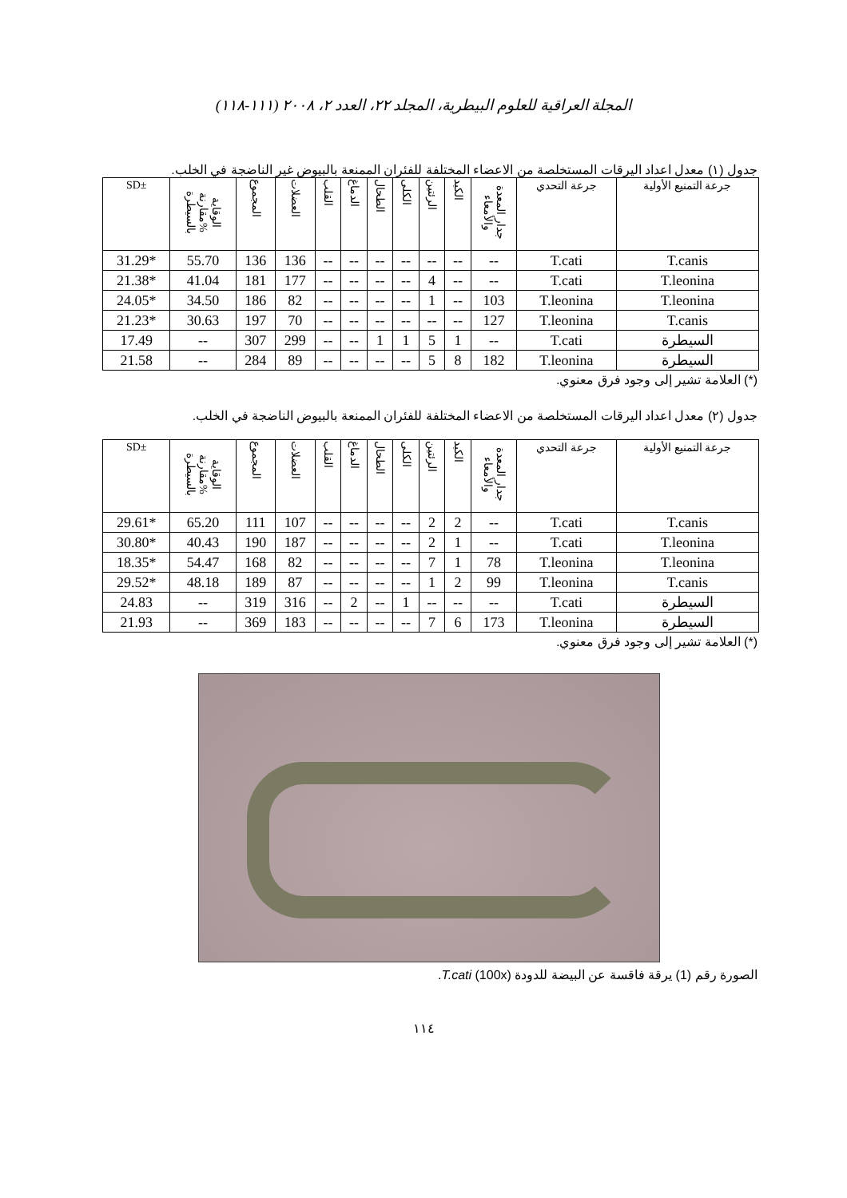المجلة العراقية للعلوم البيطرية، المجلد ٢٢، العدد ٢، ٢٠٠٨ (١١١-١١٨)
جدول (١) معدل اعداد اليرقات المستخلصة من الاعضاء المختلفة للفئران الممنعة بالبيوض غير الناضجة في الخلب.
| SD± | الوقاية %مقارنة بالسيطرة | المجموع | العضلات | القلب | الدماغ | الطحال | الكلى | الرئتين | الكبد | جدار المعدة والأمعاء | جرعة التحدي | جرعة التمنيع الأولية |
| --- | --- | --- | --- | --- | --- | --- | --- | --- | --- | --- | --- | --- |
| 31.29* | 55.70 | 136 | 136 | -- | -- | -- | -- | -- | -- | -- | T.cati | T.canis |
| 21.38* | 41.04 | 181 | 177 | -- | -- | -- | -- | 4 | -- | -- | T.cati | T.leonina |
| 24.05* | 34.50 | 186 | 82 | -- | -- | -- | -- | 1 | -- | 103 | T.leonina | T.leonina |
| 21.23* | 30.63 | 197 | 70 | -- | -- | -- | -- | -- | -- | 127 | T.leonina | T.canis |
| 17.49 | -- | 307 | 299 | -- | -- | 1 | 1 | 5 | 1 | -- | T.cati | السيطرة |
| 21.58 | -- | 284 | 89 | -- | -- | -- | -- | 5 | 8 | 182 | T.leonina | السيطرة |
(*) العلامة تشير إلى وجود فرق معنوي.
جدول (٢) معدل اعداد اليرقات المستخلصة من الاعضاء المختلفة للفئران الممنعة بالبيوض الناضجة في الخلب.
| SD± | الوقاية %مقارنة بالسيطرة | المجموع | العضلات | القلب | الدماغ | الطحال | الكلى | الرئتين | الكبد | جدار المعدة والأمعاء | جرعة التحدي | جرعة التمنيع الأولية |
| --- | --- | --- | --- | --- | --- | --- | --- | --- | --- | --- | --- | --- |
| 29.61* | 65.20 | 111 | 107 | -- | -- | -- | -- | 2 | 2 | -- | T.cati | T.canis |
| 30.80* | 40.43 | 190 | 187 | -- | -- | -- | -- | 2 | 1 | -- | T.cati | T.leonina |
| 18.35* | 54.47 | 168 | 82 | -- | -- | -- | -- | 7 | 1 | 78 | T.leonina | T.leonina |
| 29.52* | 48.18 | 189 | 87 | -- | -- | -- | -- | 1 | 2 | 99 | T.leonina | T.canis |
| 24.83 | -- | 319 | 316 | -- | 2 | -- | 1 | -- | -- | -- | T.cati | السيطرة |
| 21.93 | -- | 369 | 183 | -- | -- | -- | -- | 7 | 6 | 173 | T.leonina | السيطرة |
(*) العلامة تشير إلى وجود فرق معنوي.
الصورة رقم (1) يرقة فاقسة عن البيضة للدودة T.cati (100x).
١١٤